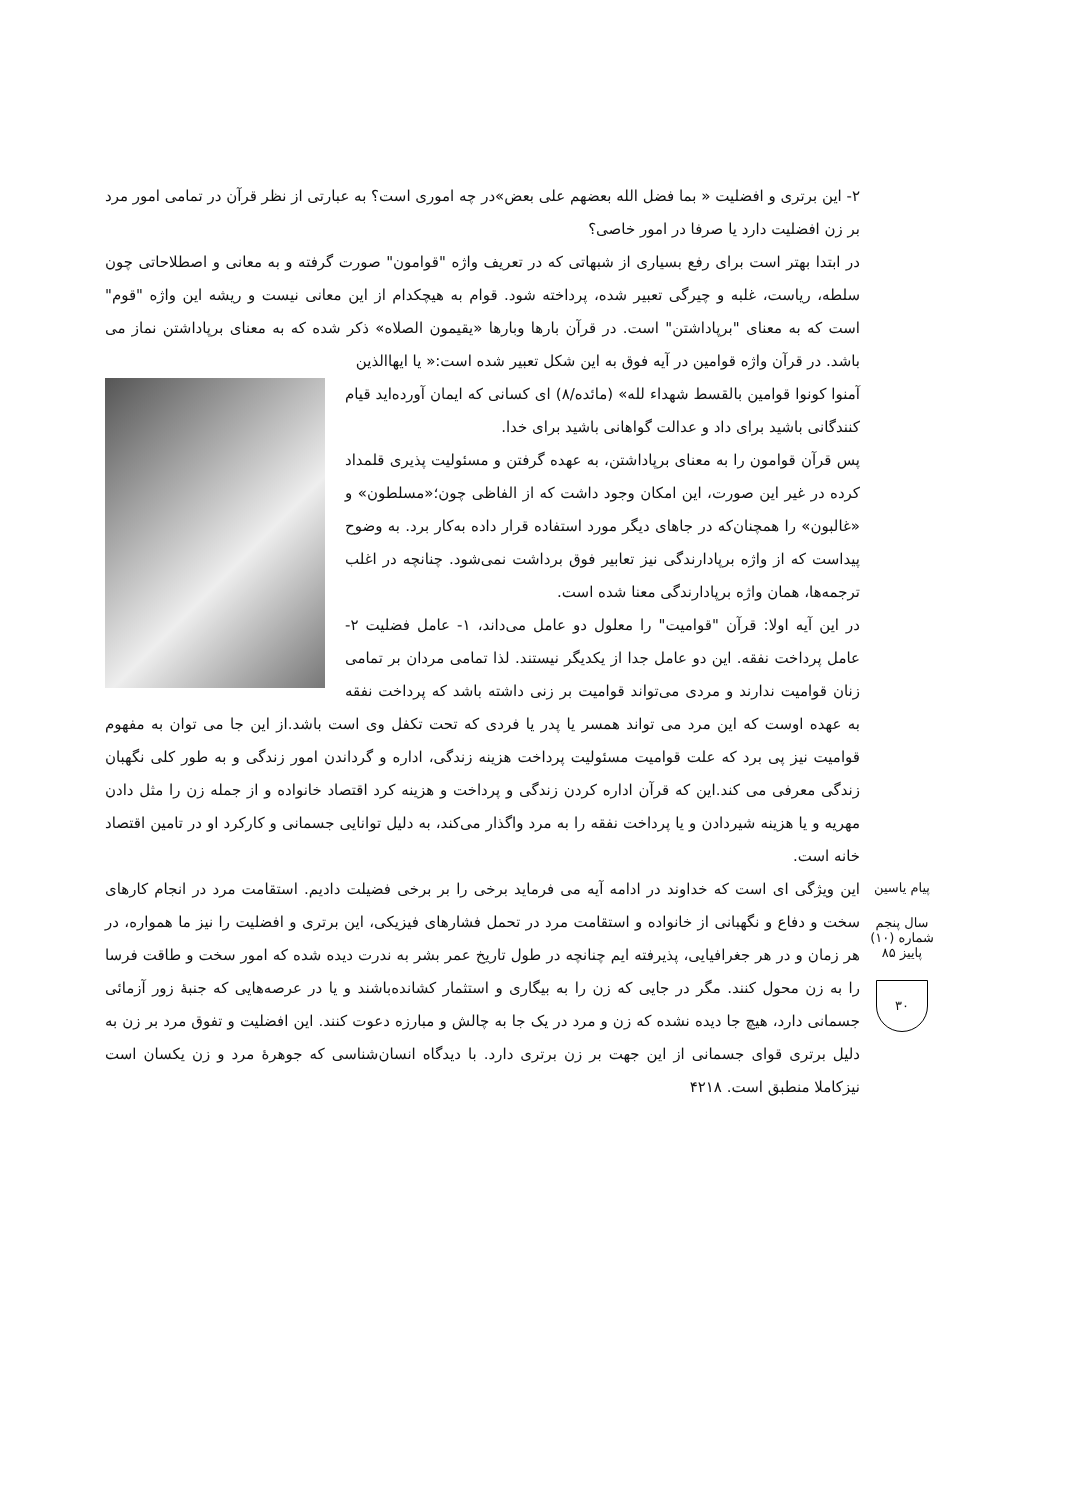۲- این برتری و افضلیت « بما فضل الله بعضهم علی بعض»در چه اموری است؟ به عبارتی از نظر قرآن در تمامی امور مرد بر زن افضلیت دارد یا صرفا در امور خاصی؟
در ابتدا بهتر است برای رفع بسیاری از شبهاتی که در تعریف واژه "قوامون" صورت گرفته و به معانی و اصطلاحاتی چون سلطه، ریاست، غلبه و چیرگی تعبیر شده، پرداخته شود. قوام به هیچکدام از این معانی نیست و ریشه این واژه "قوم" است که به معنای "برپاداشتن" است. در قرآن بارها وبارها «یقیمون الصلاه» ذکر شده که به معنای برپاداشتن نماز می باشد. در قرآن واژه قوامین در آیه فوق به این شکل تعبیر شده است:« یا ایهاالذین
آمنوا کونوا قوامین بالقسط شهداء لله» (مائده/۸) ای کسانی که ایمان آورده‌اید قیام کنندگانی باشید برای داد و عدالت گواهانی باشید برای خدا.
پس قرآن قوامون را به معنای برپاداشتن، به عهده گرفتن و مسئولیت پذیری قلمداد کرده در غیر این صورت، این امکان وجود داشت که از الفاظی چون؛«مسلطون» و «غالبون» را همچنان‌که در جاهای دیگر مورد استفاده قرار داده به‌کار برد. به وضوح پیداست که از واژه برپادارندگی نیز تعابیر فوق برداشت نمی‌شود. چنانچه در اغلب ترجمه‌ها، همان واژه برپادارندگی معنا شده است.
در این آیه اولا: قرآن "قوامیت" را معلول دو عامل می‌داند، ۱- عامل فضلیت ۲- عامل پرداخت نفقه. این دو عامل جدا از یکدیگر نیستند. لذا تمامی مردان بر تمامی زنان قوامیت ندارند و مردی می‌تواند قوامیت بر زنی داشته باشد که پرداخت نفقه به عهده اوست که این مرد می تواند همسر یا پدر یا فردی که تحت تکفل وی است باشد.از این جا می توان به مفهوم قوامیت نیز پی برد که علت قوامیت مسئولیت پرداخت هزینه زندگی، اداره و گرداندن امور زندگی و به طور کلی نگهبان زندگی معرفی می کند.این که قرآن اداره کردن زندگی و پرداخت و هزینه کرد اقتصاد خانواده و از جمله زن را مثل دادن مهریه و یا هزینه شیردادن و یا پرداخت نفقه را به مرد واگذار می‌کند، به دلیل توانایی جسمانی و کارکرد او در تامین اقتصاد خانه است.
این ویژگی ای است که خداوند در ادامه آیه می فرماید برخی را بر برخی فضیلت دادیم. استقامت مرد در انجام کارهای سخت و دفاع و نگهبانی از خانواده و استقامت مرد در تحمل فشارهای فیزیکی، این برتری و افضلیت را نیز ما همواره، در هر زمان و در هر جغرافیایی، پذیرفته ایم چنانچه در طول تاریخ عمر بشر به ندرت دیده شده که امور سخت و طاقت فرسا را به زن محول کنند. مگر در جایی که زن را به بیگاری و استثمار کشانده‌باشند و یا در عرصه‌هایی که جنبهٔ زور آزمائی جسمانی دارد، هیچ جا دیده نشده که زن و مرد در یک جا به چالش و مبارزه دعوت کنند. این افضلیت و تفوق مرد بر زن به دلیل برتری قوای جسمانی از این جهت بر زن برتری دارد. با دیدگاه انسان‌شناسی که جوهرهٔ مرد و زن یکسان است نیزکاملا منطبق است. ۴۲۱۸
پیام یاسین
سال پنجم شماره (۱۰) پاییز ۸۵
۳۰